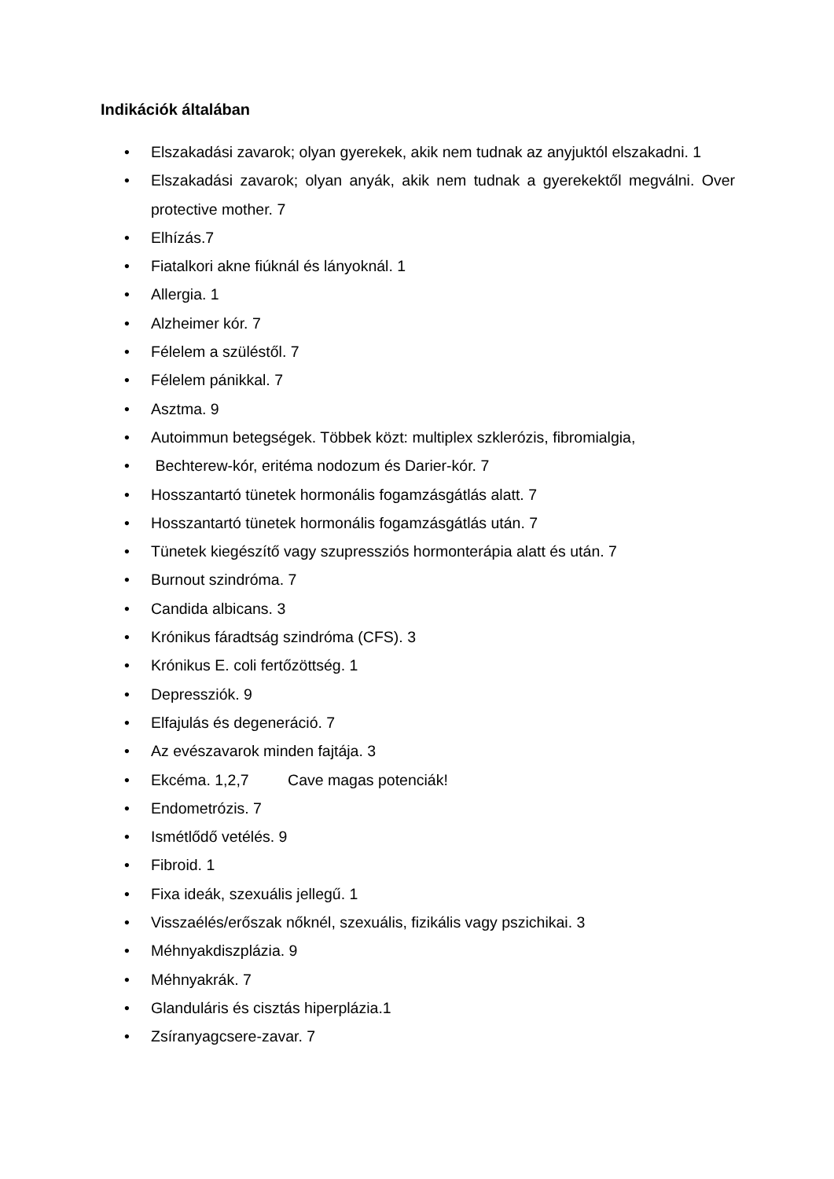Indikációk általában
• Elszakadási zavarok; olyan gyerekek, akik nem tudnak az anyjuktól elszakadni. 1
• Elszakadási zavarok; olyan anyák, akik nem tudnak a gyerekektől megválni. Over protective mother. 7
• Elhízás.7
• Fiatalkori akne fiúknál és lányoknál. 1
• Allergia. 1
• Alzheimer kór. 7
• Félelem a szüléstől. 7
• Félelem pánikkal. 7
• Asztma. 9
• Autoimmun betegségek. Többek közt: multiplex szklerózis, fibromialgia,
• Bechterew-kór, eritéma nodozum és Darier-kór. 7
• Hosszantartó tünetek hormonális fogamzásgátlás alatt. 7
• Hosszantartó tünetek hormonális fogamzásgátlás után. 7
• Tünetek kiegészítő vagy szupressziós hormonterápia alatt és után. 7
• Burnout szindróma. 7
• Candida albicans. 3
• Krónikus fáradtság szindróma (CFS). 3
• Krónikus E. coli fertőzöttség. 1
• Depressziók. 9
• Elfajulás és degeneráció. 7
• Az evészavarok minden fajtája. 3
• Ekcéma. 1,2,7 Cave magas potenciák!
• Endometrózis. 7
• Ismétlődő vetélés. 9
• Fibroid. 1
• Fixa ideák, szexuális jellegű. 1
• Visszaélés/erőszak nőknél, szexuális, fizikális vagy pszichikai. 3
• Méhnyakdiszplázia. 9
• Méhnyakrák. 7
• Glanduláris és cisztás hiperplázia.1
• Zsíranyagcsere-zavar. 7